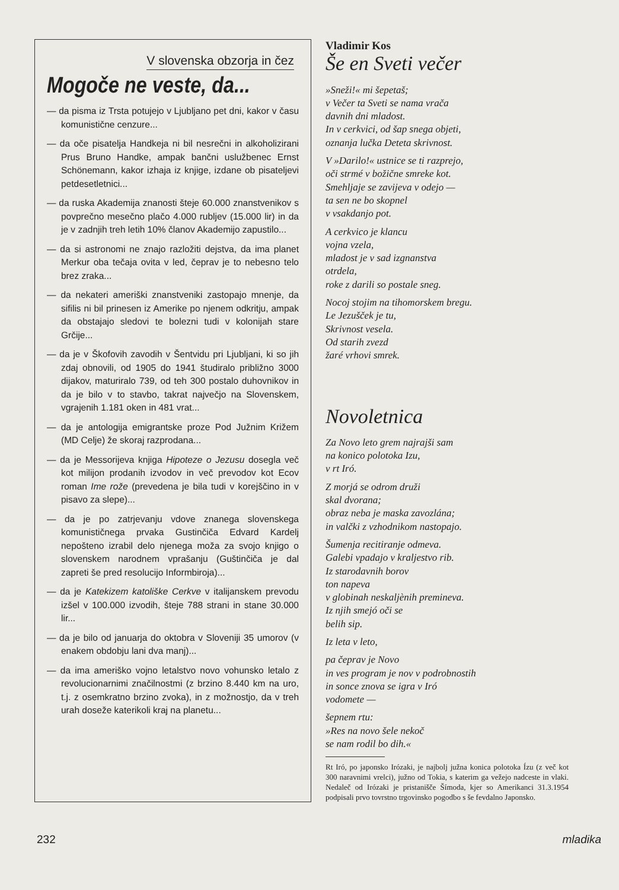V slovenska obzorja in čez
Mogoče ne veste, da...
— da pisma iz Trsta potujejo v Ljubljano pet dni, kakor v času komunistične cenzure...
— da oče pisatelja Handkeja ni bil nesrečni in alkoholizirani Prus Bruno Handke, ampak bančni uslužbenec Ernst Schönemann, kakor izhaja iz knjige, izdane ob pisateljevi petdesetletnici...
— da ruska Akademija znanosti šteje 60.000 znanstvenikov s povprečno mesečno plačo 4.000 rubljev (15.000 lir) in da je v zadnjih treh letih 10% članov Akademijo zapustilo...
— da si astronomi ne znajo razložiti dejstva, da ima planet Merkur oba tečaja ovita v led, čeprav je to nebesno telo brez zraka...
— da nekateri ameriški znanstveniki zastopajo mnenje, da sifilis ni bil prinesen iz Amerike po njenem odkritju, ampak da obstajajo sledovi te bolezni tudi v kolonijah stare Grčije...
— da je v Škofovih zavodih v Šentvidu pri Ljubljani, ki so jih zdaj obnovili, od 1905 do 1941 študiralo približno 3000 dijakov, maturiralo 739, od teh 300 postalo duhovnikov in da je bilo v to stavbo, takrat največjo na Slovenskem, vgrajenih 1.181 oken in 481 vrat...
— da je antologija emigrantske proze Pod Južnim Križem (MD Celje) že skoraj razprodana...
— da je Messorijeva knjiga Hipoteze o Jezusu dosegla več kot milijon prodanih izvodov in več prevodov kot Ecov roman Ime rože (prevedena je bila tudi v korejščino in v pisavo za slepe)...
— da je po zatrjevanju vdove znanega slovenskega komunističnega prvaka Gustinčiča Edvard Kardelj nepošteno izrabil delo njenega moža za svojo knjigo o slovenskem narodnem vprašanju (Guštinčiča je dal zapreti še pred resolucijo Informbiroja)...
— da je Katekizem katoliške Cerkve v italijanskem prevodu izšel v 100.000 izvodih, šteje 788 strani in stane 30.000 lir...
— da je bilo od januarja do oktobra v Sloveniji 35 umorov (v enakem obdobju lani dva manj)...
— da ima ameriško vojno letalstvo novo vohunsko letalo z revolucionarnimi značilnostmi (z brzino 8.440 km na uro, t.j. z osemkratno brzino zvoka), in z možnostjo, da v treh urah doseže katerikoli kraj na planetu...
Vladimir Kos
Še en Sveti večer
»Sneži!« mi šepetaš;
v Večer ta Sveti se nama vrača
davnih dni mladost.
In v cerkvici, od šap snega objeti,
oznanja lučka Deteta skrivnost.
V »Darilo!« ustnice se ti razprejo,
oči strmé v božične smreke kot.
Smehljaje se zavijeva v odejo —
ta sen ne bo skopnel
v vsakdanjo pot.
A cerkvico je klancu
vojna vzela,
mladost je v sad izgnanstva
otrdela,
roke z darili so postale sneg.
Nocoj stojim na tihomorskem bregu.
Le Jezušček je tu,
Skrivnost vesela.
Od starih zvezd
žaré vrhovi smrek.
Novoletnica
Za Novo leto grem najrajši sam
na konico polotoka Izu,
v rt Iró.
Z morjá se odrom druži
skal dvorana;
obraz neba je maska zavozlána;
in valčki z vzhodnikom nastopajo.
Šumenja recitiranje odmeva.
Galebi vpadajo v kraljestvo rib.
Iz starodavnih borov
ton napeva
v globinah neskaljènih premineva.
Iz njih smejó oči se
belih sip.
Iz leta v leto,
pa čeprav je Novo
in ves program je nov v podrobnostih
in sonce znova se igra v Iró
vodomete —
šepnem rtu:
»Res na novo šele nekoč
se nam rodil bo dih.«
Rt Iró, po japonsko Irózaki, je najbolj južna konica polotoka Ízu (z več kot 300 naravnimi vrelci), južno od Tokia, s katerim ga vežejo nadceste in vlaki. Nedaleč od Irózaki je pristanišče Šímoda, kjer so Amerikanci 31.3.1954 podpisali prvo tovrstno trgovinsko pogodbo s še fevdalno Japonsko.
232 mladika